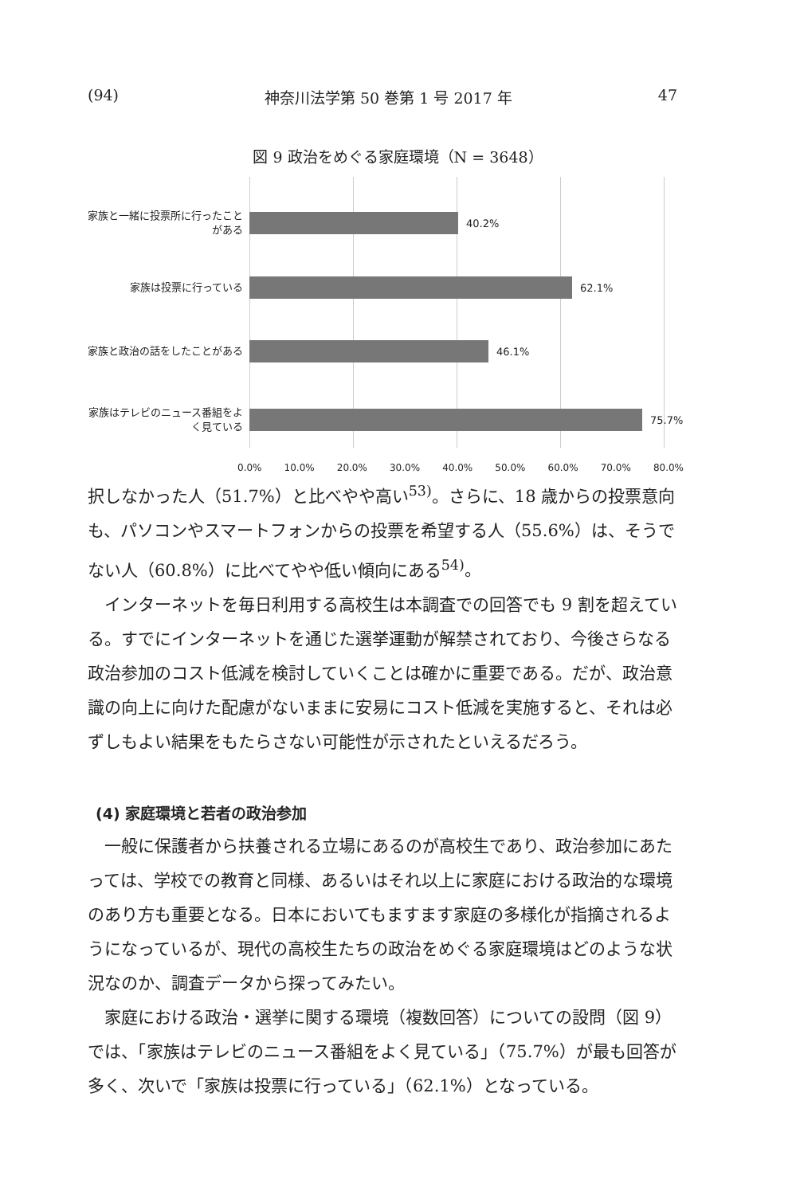(94) 神奈川法学第 50 巻第 1 号 2017 年 47
図 9 政治をめぐる家庭環境（N = 3648）
家族と一緒に投票所に行ったことがある
40.2%
家族は投票に行っている
62.1%
家族と政治の話をしたことがある
46.1%
家族はテレビのニュース番組をよく見ている
75.7%
0.0% 10.0% 20.0% 30.0% 40.0% 50.0% 60.0% 70.0% 80.0%
択しなかった人（51.7%）と比べやや高い<sup>53)</sup>。さらに、18 歳からの投票意向も、パソコンやスマートフォンからの投票を希望する人（55.6%）は、そうでない人（60.8%）に比べてやや低い傾向にある<sup>54)</sup>。
インターネットを毎日利用する高校生は本調査での回答でも 9 割を超えている。すでにインターネットを通じた選挙運動が解禁されており、今後さらなる政治参加のコスト低減を検討していくことは確かに重要である。だが、政治意識の向上に向けた配慮がないままに安易にコスト低減を実施すると、それは必ずしもよい結果をもたらさない可能性が示されたといえるだろう。
(4) 家庭環境と若者の政治参加
一般に保護者から扶養される立場にあるのが高校生であり、政治参加にあたっては、学校での教育と同様、あるいはそれ以上に家庭における政治的な環境のあり方も重要となる。日本においてもますます家庭の多様化が指摘されるようになっているが、現代の高校生たちの政治をめぐる家庭環境はどのような状況なのか、調査データから探ってみたい。
家庭における政治・選挙に関する環境（複数回答）についての設問（図 9）では、「家族はテレビのニュース番組をよく見ている」（75.7%）が最も回答が多く、次いで「家族は投票に行っている」（62.1%）となっている。